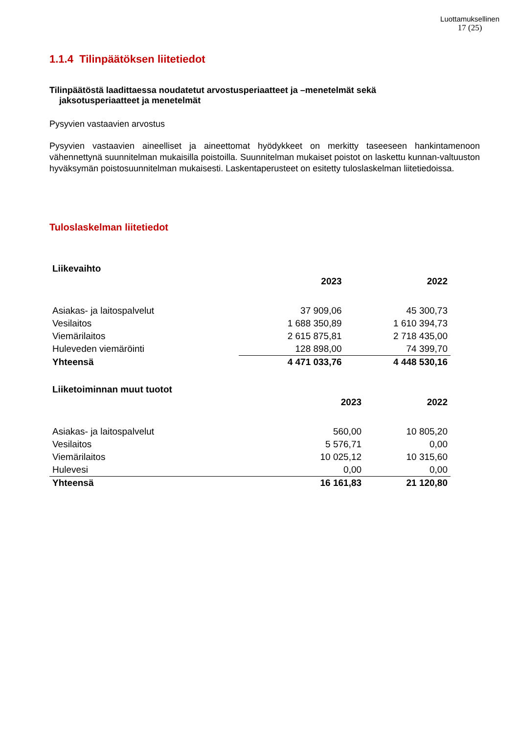Luottamuksellinen
17 (25)
1.1.4 Tilinpäätöksen liitetiedot
Tilinpäätöstä laadittaessa noudatetut arvostusperiaatteet ja –menetelmät sekä
jaksotusperiaatteet ja menetelmät
Pysyvien vastaavien arvostus
Pysyvien vastaavien aineelliset ja aineettomat hyödykkeet on merkitty taseeseen hankintamenoon vähennettynä suunnitelman mukaisilla poistoilla. Suunnitelman mukaiset poistot on laskettu kunnan-valtuuston hyväksymän poistosuunnitelman mukaisesti. Laskentaperusteet on esitetty tuloslaskelman liitetiedoissa.
Tuloslaskelman liitetiedot
| Liikevaihto | | |
| --- | --- | --- |
| | 2023 | 2022 |
| Asiakas- ja laitospalvelut | 37 909,06 | 45 300,73 |
| Vesilaitos | 1 688 350,89 | 1 610 394,73 |
| Viemärilaitos | 2 615 875,81 | 2 718 435,00 |
| Huleveden viemäröinti | 128 898,00 | 74 399,70 |
| Yhteensä | 4 471 033,76 | 4 448 530,16 |
| Liiketoiminnan muut tuotot | | |
| --- | --- | --- |
| | 2023 | 2022 |
| Asiakas- ja laitospalvelut | 560,00 | 10 805,20 |
| Vesilaitos | 5 576,71 | 0,00 |
| Viemärilaitos | 10 025,12 | 10 315,60 |
| Hulevesi | 0,00 | 0,00 |
| Yhteensä | 16 161,83 | 21 120,80 |